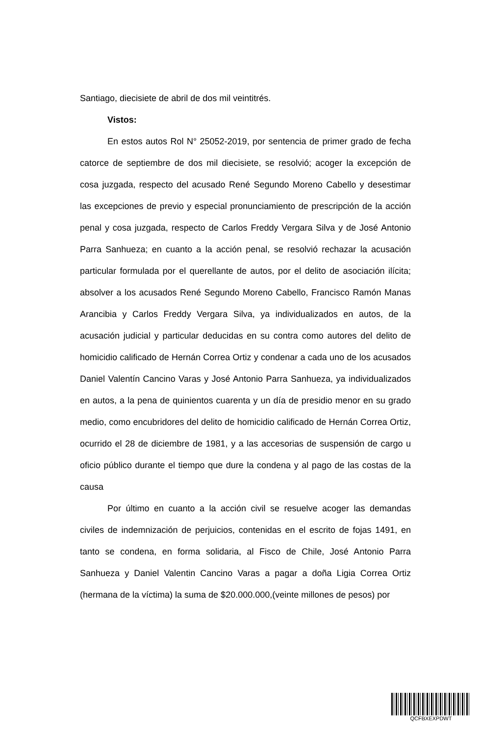Santiago, diecisiete de abril de dos mil veintitrés.
Vistos:
En estos autos Rol N° 25052-2019, por sentencia de primer grado de fecha catorce de septiembre de dos mil diecisiete, se resolvió; acoger la excepción de cosa juzgada, respecto del acusado René Segundo Moreno Cabello y desestimar las excepciones de previo y especial pronunciamiento de prescripción de la acción penal y cosa juzgada, respecto de Carlos Freddy Vergara Silva y de José Antonio Parra Sanhueza; en cuanto a la acción penal, se resolvió rechazar la acusación particular formulada por el querellante de autos, por el delito de asociación ilícita; absolver a los acusados René Segundo Moreno Cabello, Francisco Ramón Manas Arancibia y Carlos Freddy Vergara Silva, ya individualizados en autos, de la acusación judicial y particular deducidas en su contra como autores del delito de homicidio calificado de Hernán Correa Ortiz y condenar a cada uno de los acusados Daniel Valentín Cancino Varas y José Antonio Parra Sanhueza, ya individualizados en autos, a la pena de quinientos cuarenta y un día de presidio menor en su grado medio, como encubridores del delito de homicidio calificado de Hernán Correa Ortiz, ocurrido el 28 de diciembre de 1981, y a las accesorias de suspensión de cargo u oficio público durante el tiempo que dure la condena y al pago de las costas de la causa
Por último en cuanto a la acción civil se resuelve acoger las demandas civiles de indemnización de perjuicios, contenidas en el escrito de fojas 1491, en tanto se condena, en forma solidaria, al Fisco de Chile, José Antonio Parra Sanhueza y Daniel Valentin Cancino Varas a pagar a doña Ligia Correa Ortiz (hermana de la víctima) la suma de $20.000.000,(veinte millones de pesos) por
QCFBXEXPDWT